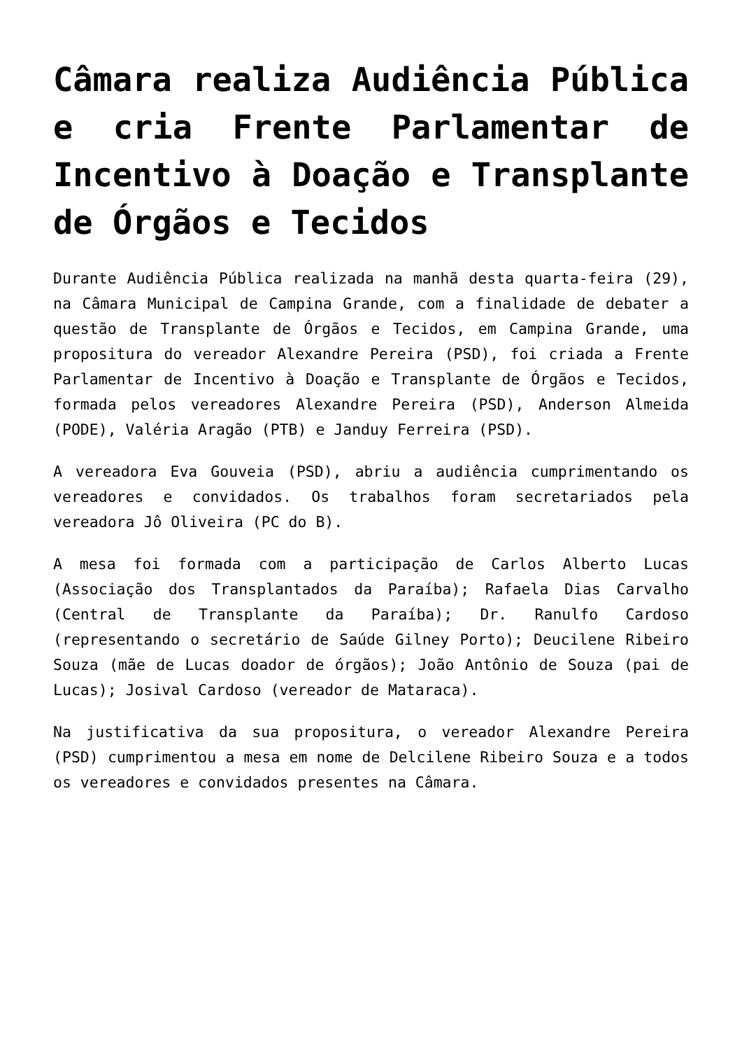Câmara realiza Audiência Pública e cria Frente Parlamentar de Incentivo à Doação e Transplante de Órgãos e Tecidos
Durante Audiência Pública realizada na manhã desta quarta-feira (29), na Câmara Municipal de Campina Grande, com a finalidade de debater a questão de Transplante de Órgãos e Tecidos, em Campina Grande, uma propositura do vereador Alexandre Pereira (PSD), foi criada a Frente Parlamentar de Incentivo à Doação e Transplante de Órgãos e Tecidos, formada pelos vereadores Alexandre Pereira (PSD), Anderson Almeida (PODE), Valéria Aragão (PTB) e Janduy Ferreira (PSD).
A vereadora Eva Gouveia (PSD), abriu a audiência cumprimentando os vereadores e convidados. Os trabalhos foram secretariados pela vereadora Jô Oliveira (PC do B).
A mesa foi formada com a participação de Carlos Alberto Lucas (Associação dos Transplantados da Paraíba); Rafaela Dias Carvalho (Central de Transplante da Paraíba); Dr. Ranulfo Cardoso (representando o secretário de Saúde Gilney Porto); Deucilene Ribeiro Souza (mãe de Lucas doador de órgãos); João Antônio de Souza (pai de Lucas); Josival Cardoso (vereador de Mataraca).
Na justificativa da sua propositura, o vereador Alexandre Pereira (PSD) cumprimentou a mesa em nome de Delcilene Ribeiro Souza e a todos os vereadores e convidados presentes na Câmara.